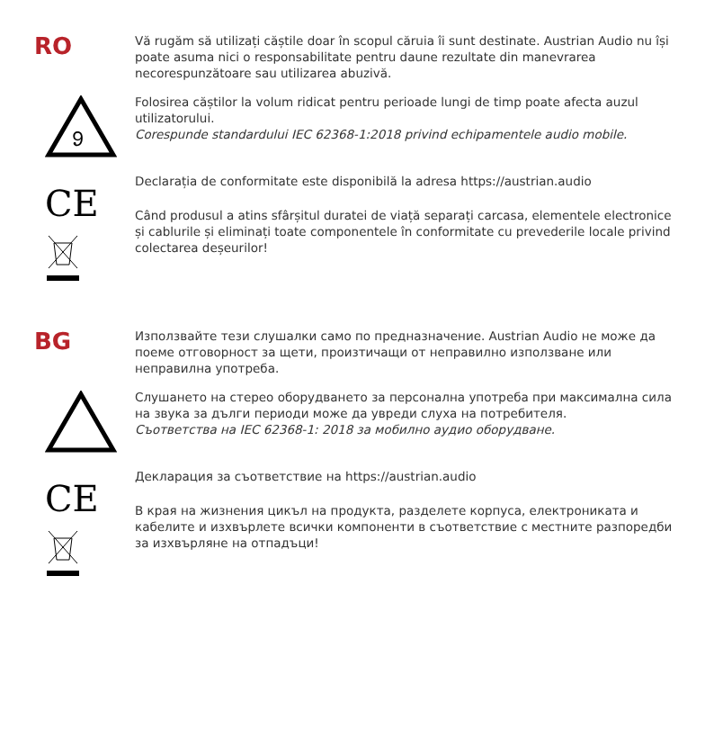RO
Vă rugăm să utilizați căștile doar în scopul căruia îi sunt destinate. Austrian Audio nu își poate asuma nici o responsabilitate pentru daune rezultate din manevrarea necorespunzătoare sau utilizarea abuzivă.
𝟿
Folosirea căștilor la volum ridicat pentru perioade lungi de timp poate afecta auzul utilizatorului.
Corespunde standardului IEC 62368-1:2018 privind echipamentele audio mobile.
CE
Declarația de conformitate este disponibilă la adresa https://austrian.audio
Când produsul a atins sfârșitul duratei de viață separați carcasa, elementele electronice și cablurile și eliminați toate componentele în conformitate cu prevederile locale privind colectarea deșeurilor!
BG
Използвайте тези слушалки само по предназначение. Austrian Audio не може да поеме отговорност за щети, произтичащи от неправилно използване или неправилна употреба.
Слушането на стерео оборудването за персонална употреба при максимална сила на звука за дълги периоди може да увреди слуха на потребителя.
Съответства на IEC 62368-1: 2018 за мобилно аудио оборудване.
CE
Декларация за съответствие на https://austrian.audio
В края на жизнения цикъл на продукта, разделете корпуса, електрониката и кабелите и изхвърлете всички компоненти в съответствие с местните разпоредби за изхвърляне на отпадъци!